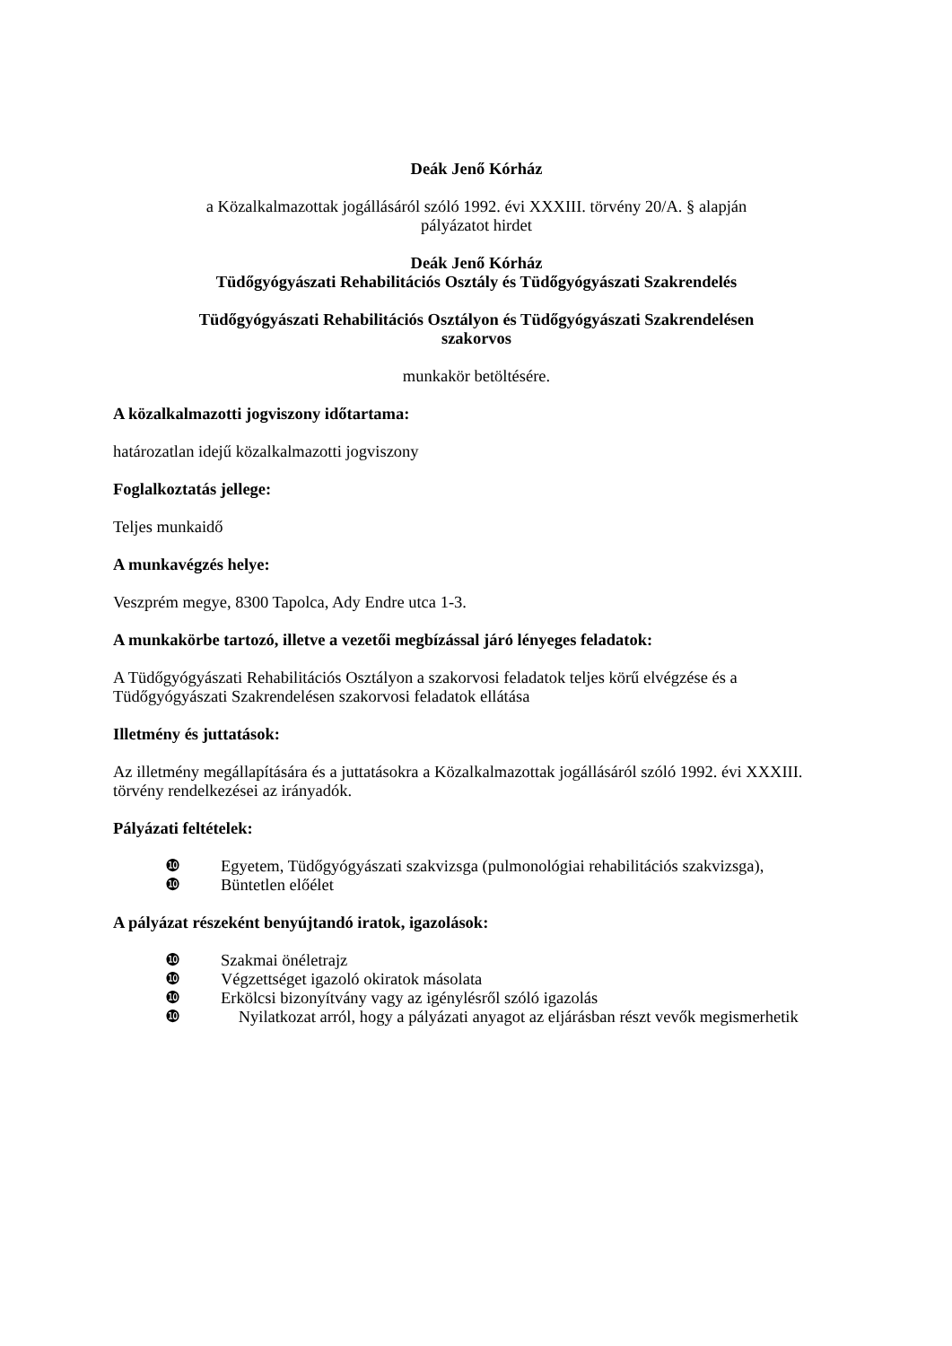Deák Jenő Kórház
a Közalkalmazottak jogállásáról szóló 1992. évi XXXIII. törvény 20/A. § alapján
pályázatot hirdet
Deák Jenő Kórház
Tüdőgyógyászati Rehabilitációs Osztály és Tüdőgyógyászati Szakrendelés
Tüdőgyógyászati Rehabilitációs Osztályon és Tüdőgyógyászati Szakrendelésen
szakorvos
munkakör betöltésére.
A közalkalmazotti jogviszony időtartama:
határozatlan idejű közalkalmazotti jogviszony
Foglalkoztatás jellege:
Teljes munkaidő
A munkavégzés helye:
Veszprém megye, 8300 Tapolca, Ady Endre utca 1-3.
A munkakörbe tartozó, illetve a vezetői megbízással járó lényeges feladatok:
A Tüdőgyógyászati Rehabilitációs Osztályon a szakorvosi feladatok teljes körű elvégzése és a Tüdőgyógyászati Szakrendelésen szakorvosi feladatok ellátása
Illetmény és juttatások:
Az illetmény megállapítására és a juttatásokra a Közalkalmazottak jogállásáról szóló 1992. évi XXXIII. törvény rendelkezései az irányadók.
Pályázati feltételek:
❿ Egyetem, Tüdőgyógyászati szakvizsga (pulmonológiai rehabilitációs szakvizsga),
❿ Büntetlen előélet
A pályázat részeként benyújtandó iratok, igazolások:
❿ Szakmai önéletrajz
❿ Végzettséget igazoló okiratok másolata
❿ Erkölcsi bizonyítvány vagy az igénylésről szóló igazolás
❿ Nyilatkozat arról, hogy a pályázati anyagot az eljárásban részt vevők megismerhetik